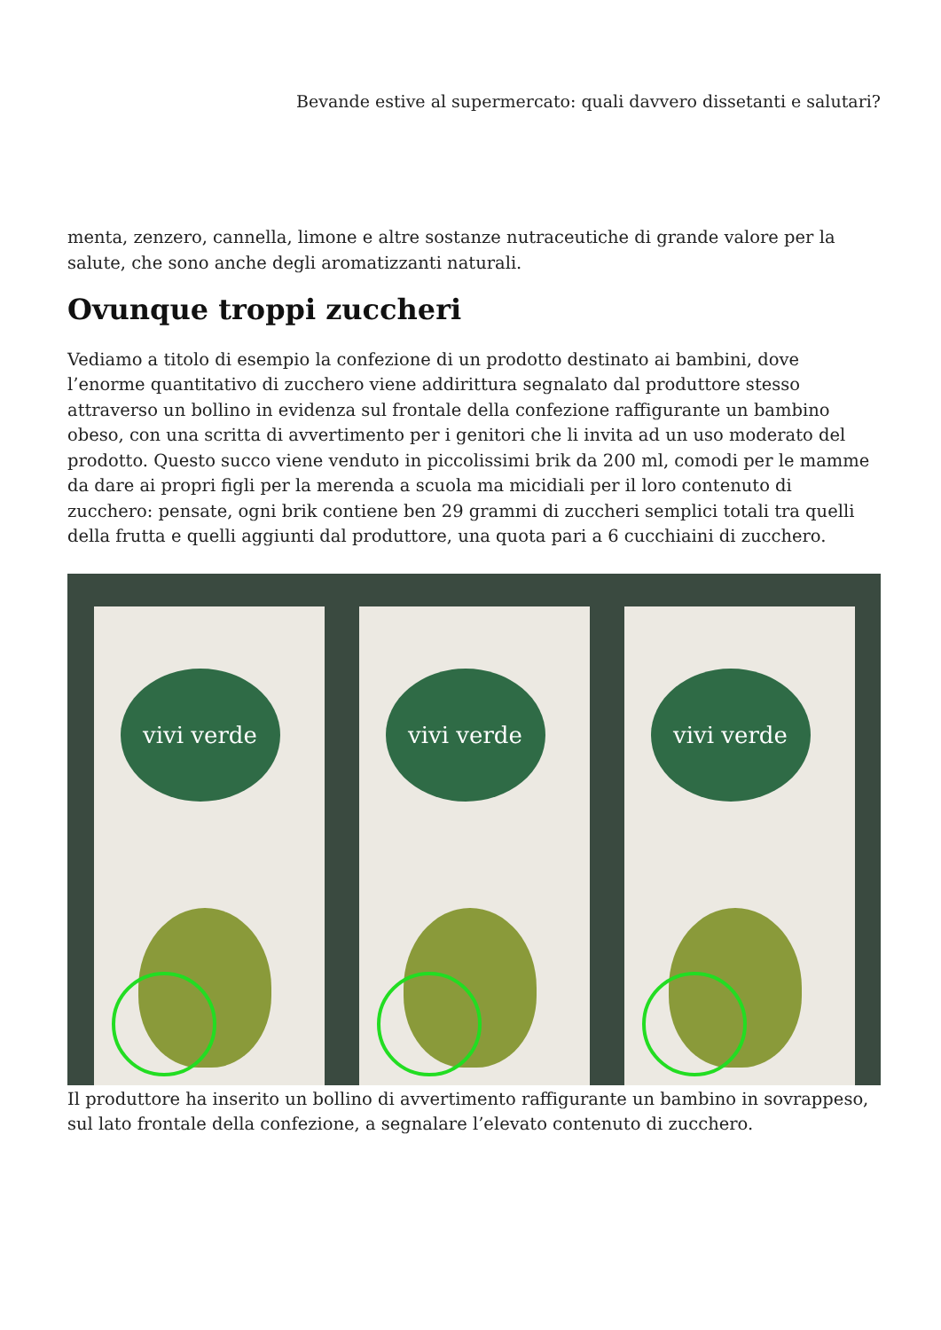Bevande estive al supermercato: quali davvero dissetanti e salutari?
menta, zenzero, cannella, limone e altre sostanze nutraceutiche di grande valore per la salute, che sono anche degli aromatizzanti naturali.
Ovunque troppi zuccheri
Vediamo a titolo di esempio la confezione di un prodotto destinato ai bambini, dove l’enorme quantitativo di zucchero viene addirittura segnalato dal produttore stesso attraverso un bollino in evidenza sul frontale della confezione raffigurante un bambino obeso, con una scritta di avvertimento per i genitori che li invita ad un uso moderato del prodotto. Questo succo viene venduto in piccolissimi brik da 200 ml, comodi per le mamme da dare ai propri figli per la merenda a scuola ma micidiali per il loro contenuto di zucchero: pensate, ogni brik contiene ben 29 grammi di zuccheri semplici totali tra quelli della frutta e quelli aggiunti dal produttore, una quota pari a 6 cucchiaini di zucchero.
vivi verde
vivi verde
vivi verde
Il produttore ha inserito un bollino di avvertimento raffigurante un bambino in sovrappeso, sul lato frontale della confezione, a segnalare l’elevato contenuto di zucchero.